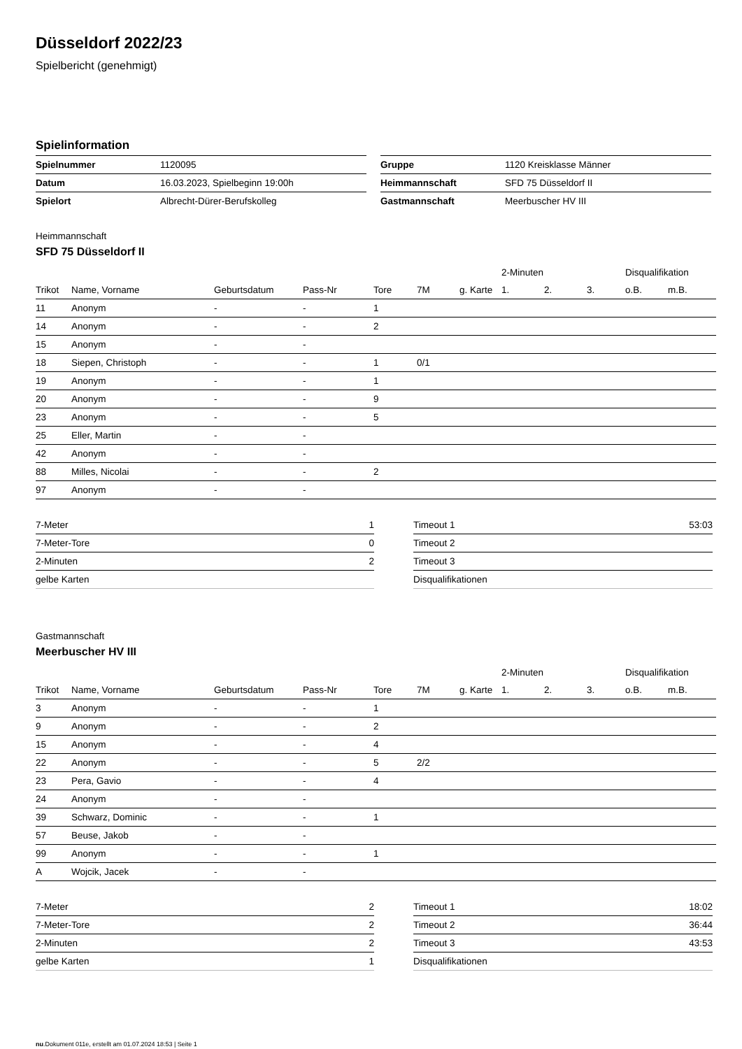Düsseldorf 2022/23
Spielbericht (genehmigt)
Spielinformation
| Spielnummer | 1120095 |
| Datum | 16.03.2023, Spielbeginn 19:00h |
| Spielort | Albrecht-Dürer-Berufskolleg |
| Gruppe | 1120 Kreisklasse Männer |
| Heimmannschaft | SFD 75 Düsseldorf II |
| Gastmannschaft | Meerbuscher HV III |
Heimmannschaft
SFD 75 Düsseldorf II
| | | | | | | | 2-Minuten | | | Disqualifikation | |
| --- | --- | --- | --- | --- | --- | --- | --- | --- | --- | --- | --- |
| Trikot | Name, Vorname | Geburtsdatum | Pass-Nr | Tore | 7M | g. Karte | 1. | 2. | 3. | o.B. | m.B. |
| 11 | Anonym | - | - | 1 | | | | | | | |
| 14 | Anonym | - | - | 2 | | | | | | | |
| 15 | Anonym | - | - | | | | | | | | |
| 18 | Siepen, Christoph | - | - | 1 | 0/1 | | | | | | |
| 19 | Anonym | - | - | 1 | | | | | | | |
| 20 | Anonym | - | - | 9 | | | | | | | |
| 23 | Anonym | - | - | 5 | | | | | | | |
| 25 | Eller, Martin | - | - | | | | | | | | |
| 42 | Anonym | - | - | | | | | | | | |
| 88 | Milles, Nicolai | - | - | 2 | | | | | | | |
| 97 | Anonym | - | - | | | | | | | | |
| 7-Meter | 1 |
| 7-Meter-Tore | 0 |
| 2-Minuten | 2 |
| gelbe Karten | |
| Timeout 1 | 53:03 |
| Timeout 2 | |
| Timeout 3 | |
| Disqualifikationen | |
Gastmannschaft
Meerbuscher HV III
| | | | | | | | 2-Minuten | | | Disqualifikation | |
| --- | --- | --- | --- | --- | --- | --- | --- | --- | --- | --- | --- |
| Trikot | Name, Vorname | Geburtsdatum | Pass-Nr | Tore | 7M | g. Karte | 1. | 2. | 3. | o.B. | m.B. |
| 3 | Anonym | - | - | 1 | | | | | | | |
| 9 | Anonym | - | - | 2 | | | | | | | |
| 15 | Anonym | - | - | 4 | | | | | | | |
| 22 | Anonym | - | - | 5 | 2/2 | | | | | | |
| 23 | Pera, Gavio | - | - | 4 | | | | | | | |
| 24 | Anonym | - | - | | | | | | | | |
| 39 | Schwarz, Dominic | - | - | 1 | | | | | | | |
| 57 | Beuse, Jakob | - | - | | | | | | | | |
| 99 | Anonym | - | - | 1 | | | | | | | |
| A | Wojcik, Jacek | - | - | | | | | | | | |
| 7-Meter | 2 |
| 7-Meter-Tore | 2 |
| 2-Minuten | 2 |
| gelbe Karten | 1 |
| Timeout 1 | 18:02 |
| Timeout 2 | 36:44 |
| Timeout 3 | 43:53 |
| Disqualifikationen | |
nu.Dokument 011e, erstellt am 01.07.2024 18:53 | Seite 1